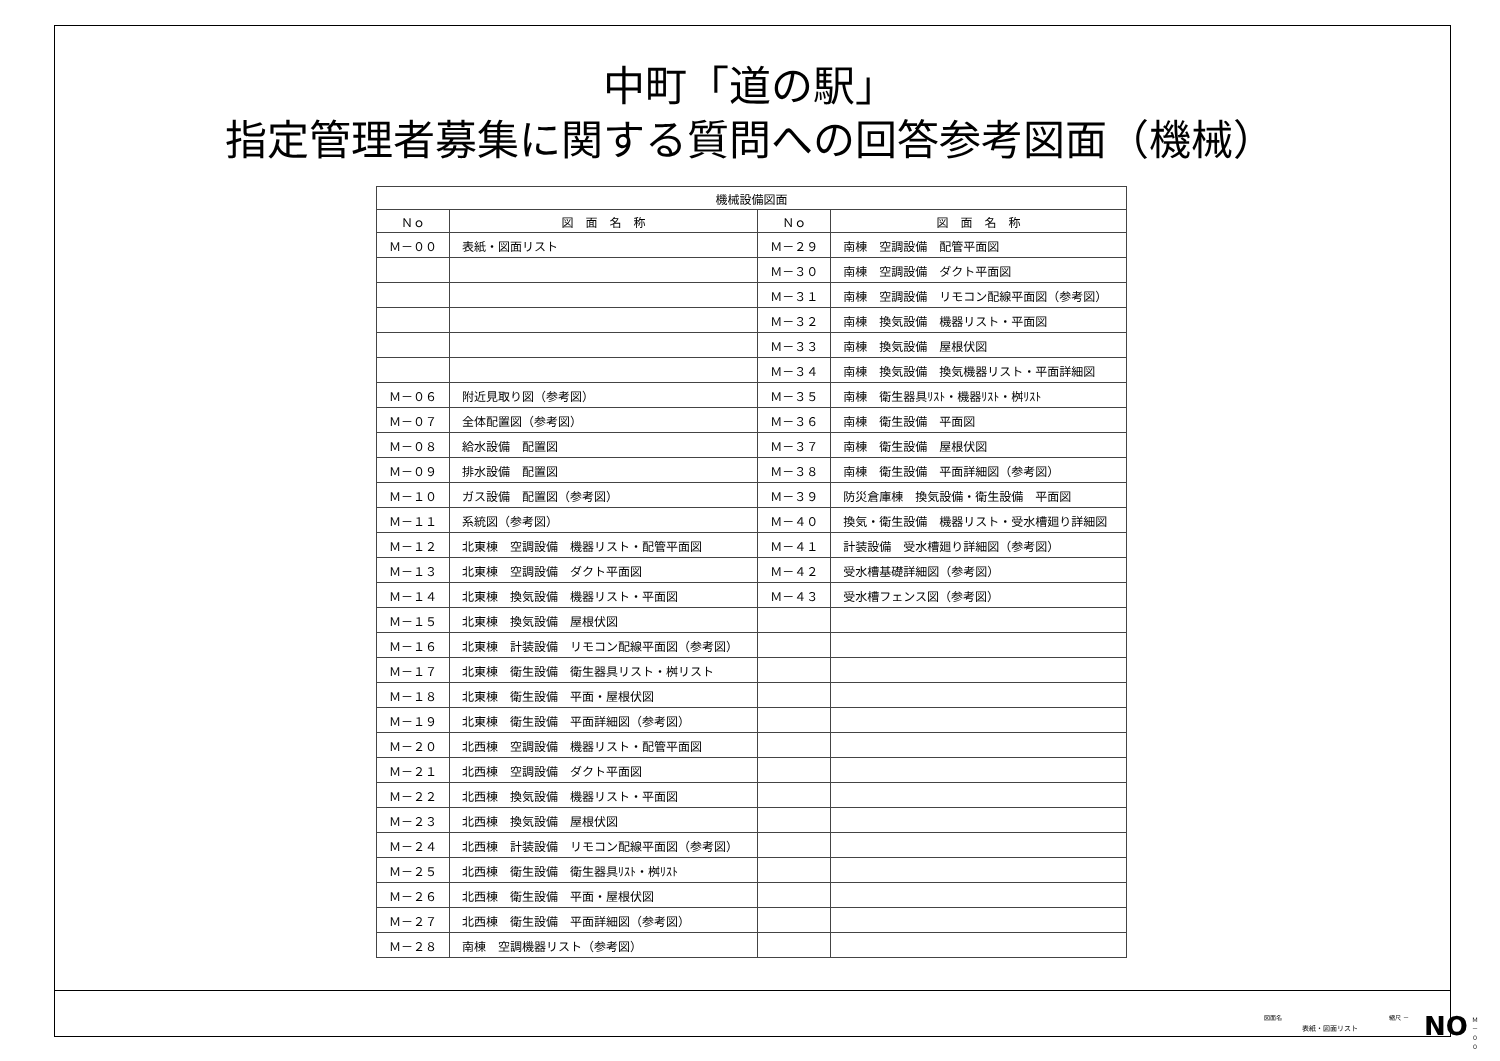中町「道の駅」
指定管理者募集に関する質問への回答参考図面（機械）
| 機械設備図面 | | | |
| --- | --- | --- | --- |
| Ｎｏ | 図 面 名 称 | Ｎｏ | 図 面 名 称 |
| Ｍ－００ | 表紙・図面リスト | Ｍ－２９ | 南棟 空調設備 配管平面図 |
| | | Ｍ－３０ | 南棟 空調設備 ダクト平面図 |
| | | Ｍ－３１ | 南棟 空調設備 リモコン配線平面図（参考図） |
| | | Ｍ－３２ | 南棟 換気設備 機器リスト・平面図 |
| | | Ｍ－３３ | 南棟 換気設備 屋根伏図 |
| | | Ｍ－３４ | 南棟 換気設備 換気機器リスト・平面詳細図 |
| Ｍ－０６ | 附近見取り図（参考図） | Ｍ－３５ | 南棟 衛生器具ﾘｽﾄ・機器ﾘｽﾄ・桝ﾘｽﾄ |
| Ｍ－０７ | 全体配置図（参考図） | Ｍ－３６ | 南棟 衛生設備 平面図 |
| Ｍ－０８ | 給水設備 配置図 | Ｍ－３７ | 南棟 衛生設備 屋根伏図 |
| Ｍ－０９ | 排水設備 配置図 | Ｍ－３８ | 南棟 衛生設備 平面詳細図（参考図） |
| Ｍ－１０ | ガス設備 配置図（参考図） | Ｍ－３９ | 防災倉庫棟 換気設備・衛生設備 平面図 |
| Ｍ－１１ | 系統図（参考図） | Ｍ－４０ | 換気・衛生設備 機器リスト・受水槽廻り詳細図 |
| Ｍ－１２ | 北東棟 空調設備 機器リスト・配管平面図 | Ｍ－４１ | 計装設備 受水槽廻り詳細図（参考図） |
| Ｍ－１３ | 北東棟 空調設備 ダクト平面図 | Ｍ－４２ | 受水槽基礎詳細図（参考図） |
| Ｍ－１４ | 北東棟 換気設備 機器リスト・平面図 | Ｍ－４３ | 受水槽フェンス図（参考図） |
| Ｍ－１５ | 北東棟 換気設備 屋根伏図 | | |
| Ｍ－１６ | 北東棟 計装設備 リモコン配線平面図（参考図） | | |
| Ｍ－１７ | 北東棟 衛生設備 衛生器具リスト・桝リスト | | |
| Ｍ－１８ | 北東棟 衛生設備 平面・屋根伏図 | | |
| Ｍ－１９ | 北東棟 衛生設備 平面詳細図（参考図） | | |
| Ｍ－２０ | 北西棟 空調設備 機器リスト・配管平面図 | | |
| Ｍ－２１ | 北西棟 空調設備 ダクト平面図 | | |
| Ｍ－２２ | 北西棟 換気設備 機器リスト・平面図 | | |
| Ｍ－２３ | 北西棟 換気設備 屋根伏図 | | |
| Ｍ－２４ | 北西棟 計装設備 リモコン配線平面図（参考図） | | |
| Ｍ－２５ | 北西棟 衛生設備 衛生器具ﾘｽﾄ・桝ﾘｽﾄ | | |
| Ｍ－２６ | 北西棟 衛生設備 平面・屋根伏図 | | |
| Ｍ－２７ | 北西棟 衛生設備 平面詳細図（参考図） | | |
| Ｍ－２８ | 南棟 空調機器リスト（参考図） | | |
図面名
表紙・図面リスト
縮尺 － NO Ｍ－００